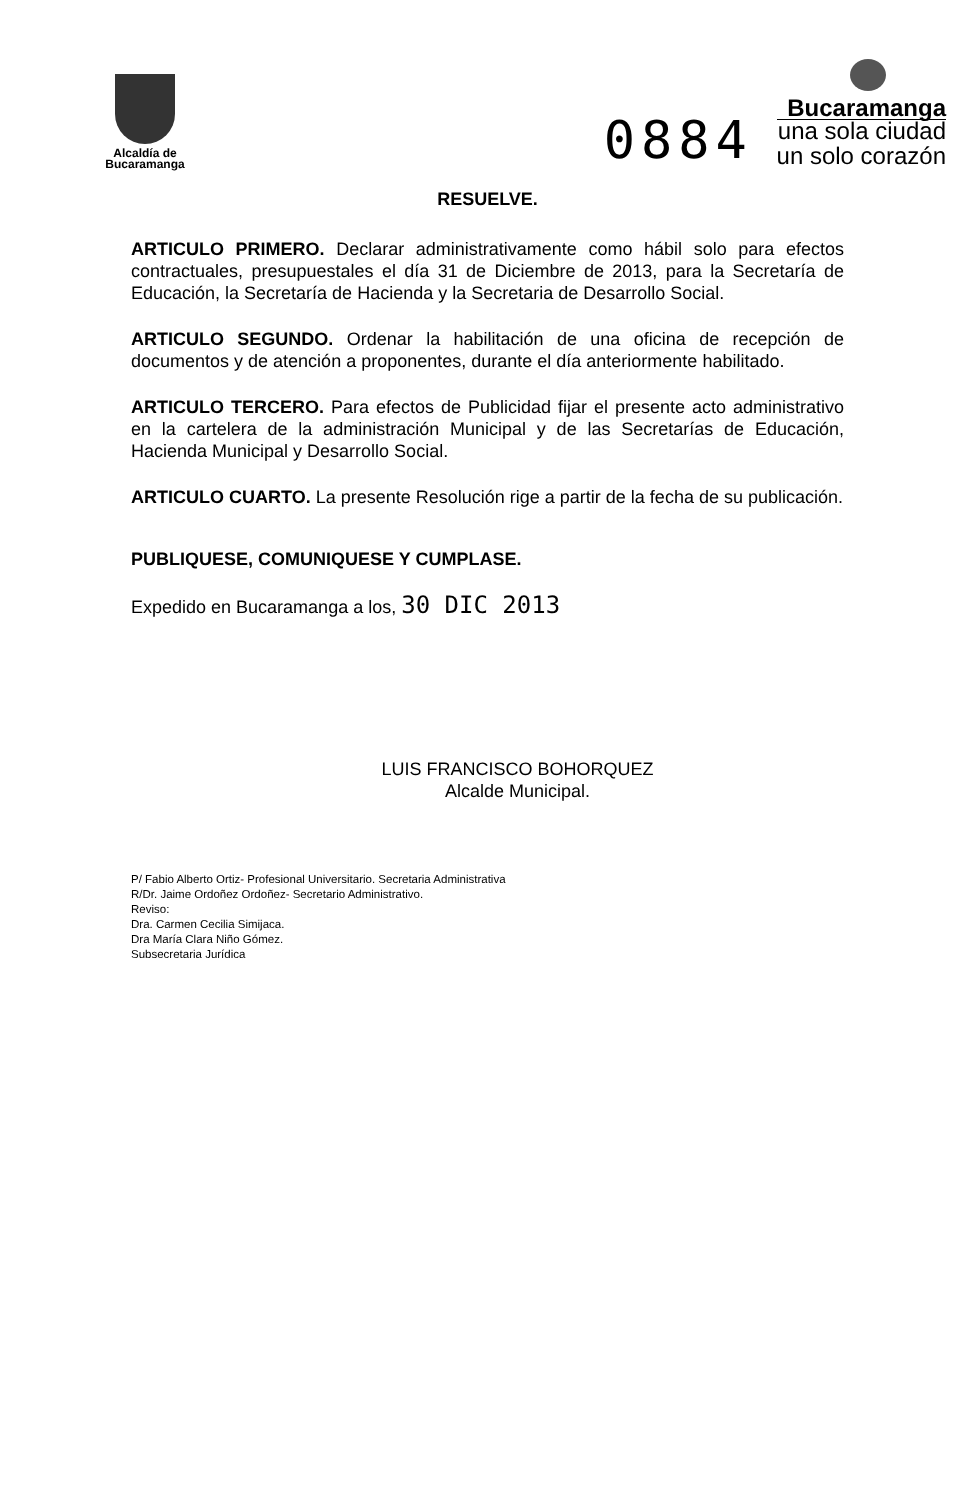Alcaldía de
Bucaramanga
0884
Bucaramanga
una sola ciudad
un solo corazón
RESUELVE.
ARTICULO PRIMERO. Declarar administrativamente como hábil solo para efectos contractuales, presupuestales el día 31 de Diciembre de 2013, para la Secretaría de Educación, la Secretaría de Hacienda y la Secretaria de Desarrollo Social.
ARTICULO SEGUNDO. Ordenar la habilitación de una oficina de recepción de documentos y de atención a proponentes, durante el día anteriormente habilitado.
ARTICULO TERCERO. Para efectos de Publicidad fijar el presente acto administrativo en la cartelera de la administración Municipal y de las Secretarías de Educación, Hacienda Municipal y Desarrollo Social.
ARTICULO CUARTO. La presente Resolución rige a partir de la fecha de su publicación.
PUBLIQUESE, COMUNIQUESE Y CUMPLASE.
Expedido en Bucaramanga a los, 30 DIC 2013
LUIS FRANCISCO BOHORQUEZ
Alcalde Municipal.
P/ Fabio Alberto Ortiz- Profesional Universitario. Secretaria Administrativa
R/Dr. Jaime Ordoñez Ordoñez- Secretario Administrativo.
Reviso:
Dra. Carmen Cecilia Simijaca.
Dra María Clara Niño Gómez.
Subsecretaria Jurídica